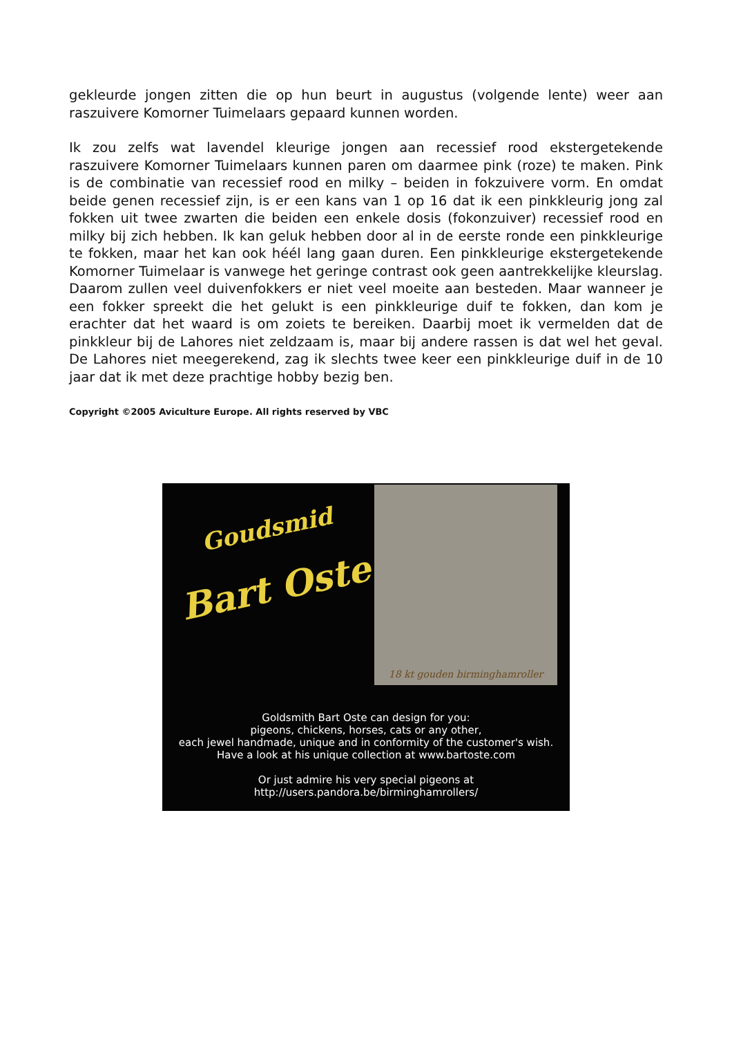gekleurde jongen zitten die op hun beurt in augustus (volgende lente) weer aan raszuivere Komorner Tuimelaars gepaard kunnen worden.
Ik zou zelfs wat lavendel kleurige jongen aan recessief rood ekstergetekende raszuivere Komorner Tuimelaars kunnen paren om daarmee pink (roze) te maken. Pink is de combinatie van recessief rood en milky – beiden in fokzuivere vorm. En omdat beide genen recessief zijn, is er een kans van 1 op 16 dat ik een pinkkleurig jong zal fokken uit twee zwarten die beiden een enkele dosis (fokonzuiver) recessief rood en milky bij zich hebben. Ik kan geluk hebben door al in de eerste ronde een pinkkleurige te fokken, maar het kan ook héél lang gaan duren. Een pinkkleurige ekstergetekende Komorner Tuimelaar is vanwege het geringe contrast ook geen aantrekkelijke kleurslag. Daarom zullen veel duivenfokkers er niet veel moeite aan besteden. Maar wanneer je een fokker spreekt die het gelukt is een pinkkleurige duif te fokken, dan kom je erachter dat het waard is om zoiets te bereiken. Daarbij moet ik vermelden dat de pinkkleur bij de Lahores niet zeldzaam is, maar bij andere rassen is dat wel het geval. De Lahores niet meegerekend, zag ik slechts twee keer een pinkkleurige duif in de 10 jaar dat ik met deze prachtige hobby bezig ben.
Copyright ©2005 Aviculture Europe. All rights reserved by VBC
Goudsmid
Bart Oste
18 kt gouden birminghamroller
Goldsmith Bart Oste can design for you:
pigeons, chickens, horses, cats or any other,
each jewel handmade, unique and in conformity of the customer's wish.
Have a look at his unique collection at www.bartoste.com
Or just admire his very special pigeons at
http://users.pandora.be/birminghamrollers/